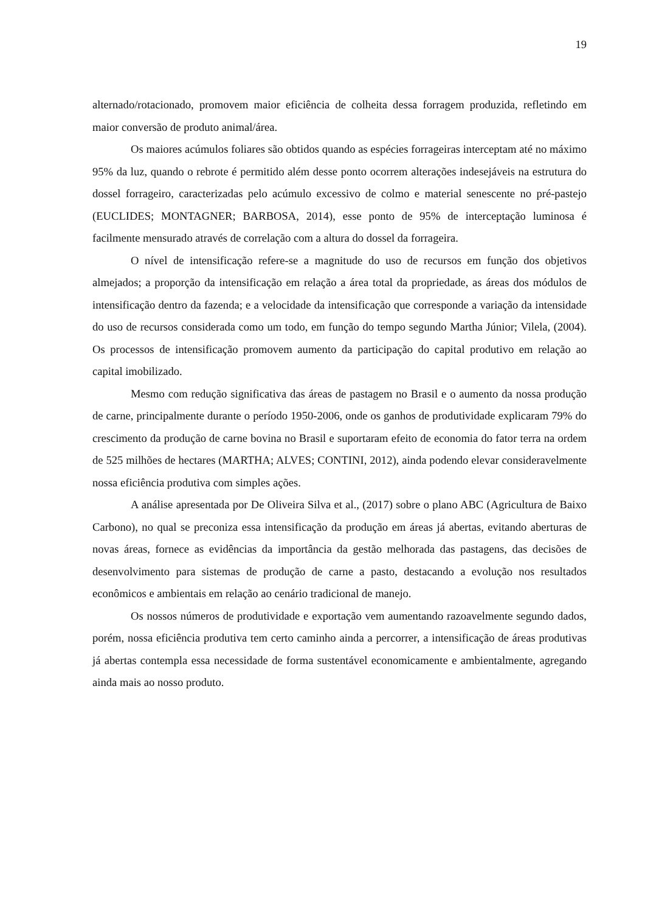19
alternado/rotacionado, promovem maior eficiência de colheita dessa forragem produzida, refletindo em maior conversão de produto animal/área.
Os maiores acúmulos foliares são obtidos quando as espécies forrageiras interceptam até no máximo 95% da luz, quando o rebrote é permitido além desse ponto ocorrem alterações indesejáveis na estrutura do dossel forrageiro, caracterizadas pelo acúmulo excessivo de colmo e material senescente no pré-pastejo (EUCLIDES; MONTAGNER; BARBOSA, 2014), esse ponto de 95% de interceptação luminosa é facilmente mensurado através de correlação com a altura do dossel da forrageira.
O nível de intensificação refere-se a magnitude do uso de recursos em função dos objetivos almejados; a proporção da intensificação em relação a área total da propriedade, as áreas dos módulos de intensificação dentro da fazenda; e a velocidade da intensificação que corresponde a variação da intensidade do uso de recursos considerada como um todo, em função do tempo segundo Martha Júnior; Vilela, (2004). Os processos de intensificação promovem aumento da participação do capital produtivo em relação ao capital imobilizado.
Mesmo com redução significativa das áreas de pastagem no Brasil e o aumento da nossa produção de carne, principalmente durante o período 1950-2006, onde os ganhos de produtividade explicaram 79% do crescimento da produção de carne bovina no Brasil e suportaram efeito de economia do fator terra na ordem de 525 milhões de hectares (MARTHA; ALVES; CONTINI, 2012), ainda podendo elevar consideravelmente nossa eficiência produtiva com simples ações.
A análise apresentada por De Oliveira Silva et al., (2017) sobre o plano ABC (Agricultura de Baixo Carbono), no qual se preconiza essa intensificação da produção em áreas já abertas, evitando aberturas de novas áreas, fornece as evidências da importância da gestão melhorada das pastagens, das decisões de desenvolvimento para sistemas de produção de carne a pasto, destacando a evolução nos resultados econômicos e ambientais em relação ao cenário tradicional de manejo.
Os nossos números de produtividade e exportação vem aumentando razoavelmente segundo dados, porém, nossa eficiência produtiva tem certo caminho ainda a percorrer, a intensificação de áreas produtivas já abertas contempla essa necessidade de forma sustentável economicamente e ambientalmente, agregando ainda mais ao nosso produto.